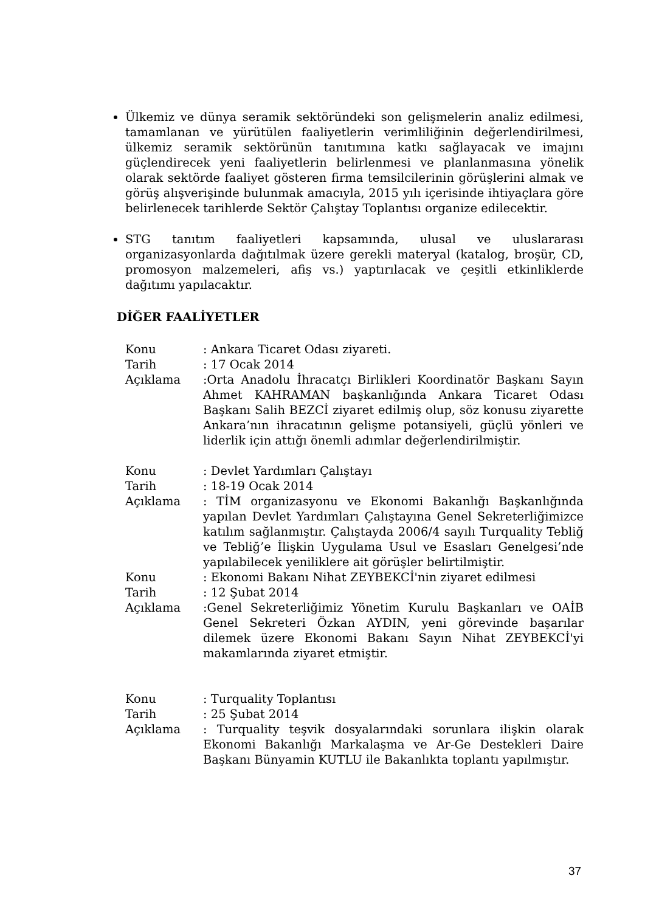Ülkemiz ve dünya seramik sektöründeki son gelişmelerin analiz edilmesi, tamamlanan ve yürütülen faaliyetlerin verimliliğinin değerlendirilmesi, ülkemiz seramik sektörünün tanıtımına katkı sağlayacak ve imajını güçlendirecek yeni faaliyetlerin belirlenmesi ve planlanmasına yönelik olarak sektörde faaliyet gösteren firma temsilcilerinin görüşlerini almak ve görüş alışverişinde bulunmak amacıyla, 2015 yılı içerisinde ihtiyaçlara göre belirlenecek tarihlerde Sektör Çalıştay Toplantısı organize edilecektir.
STG tanıtım faaliyetleri kapsamında, ulusal ve uluslararası organizasyonlarda dağıtılmak üzere gerekli materyal (katalog, broşür, CD, promosyon malzemeleri, afiş vs.) yaptırılacak ve çeşitli etkinliklerde dağıtımı yapılacaktır.
DİĞER FAALİYETLER
| Konu | : Ankara Ticaret Odası ziyareti. |
| Tarih | : 17 Ocak 2014 |
| Açıklama | :Orta Anadolu İhracatçı Birlikleri Koordinatör Başkanı Sayın Ahmet KAHRAMAN başkanlığında Ankara Ticaret Odası Başkanı Salih BEZCİ ziyaret edilmiş olup, söz konusu ziyarette Ankara’nın ihracatının gelişme potansiyeli, güçlü yönleri ve liderlik için attığı önemli adımlar değerlendirilmiştir. |
| Konu | : Devlet Yardımları Çalıştayı |
| Tarih | : 18-19 Ocak 2014 |
| Açıklama | : TİM organizasyonu ve Ekonomi Bakanlığı Başkanlığında yapılan Devlet Yardımları Çalıştayına Genel Sekreterliğimizce katılım sağlanmıştır. Çalıştayda 2006/4 sayılı Turquality Tebliğ ve Tebliğ’e İlişkin Uygulama Usul ve Esasları Genelgesi’nde yapılabilecek yeniliklere ait görüşler belirtilmiştir. |
| Konu | : Ekonomi Bakanı Nihat ZEYBEKCİ'nin ziyaret edilmesi |
| Tarih | : 12 Şubat 2014 |
| Açıklama | :Genel Sekreterliğimiz Yönetim Kurulu Başkanları ve OAİB Genel Sekreteri Özkan AYDIN, yeni görevinde başarılar dilemek üzere Ekonomi Bakanı Sayın Nihat ZEYBEKCİ'yi makamlarında ziyaret etmiştir. |
| Konu | : Turquality Toplantısı |
| Tarih | : 25 Şubat 2014 |
| Açıklama | : Turquality teşvik dosyalarındaki sorunlara ilişkin olarak Ekonomi Bakanlığı Markalaşma ve Ar-Ge Destekleri Daire Başkanı Bünyamin KUTLU ile Bakanlıkta toplantı yapılmıştır. |
37